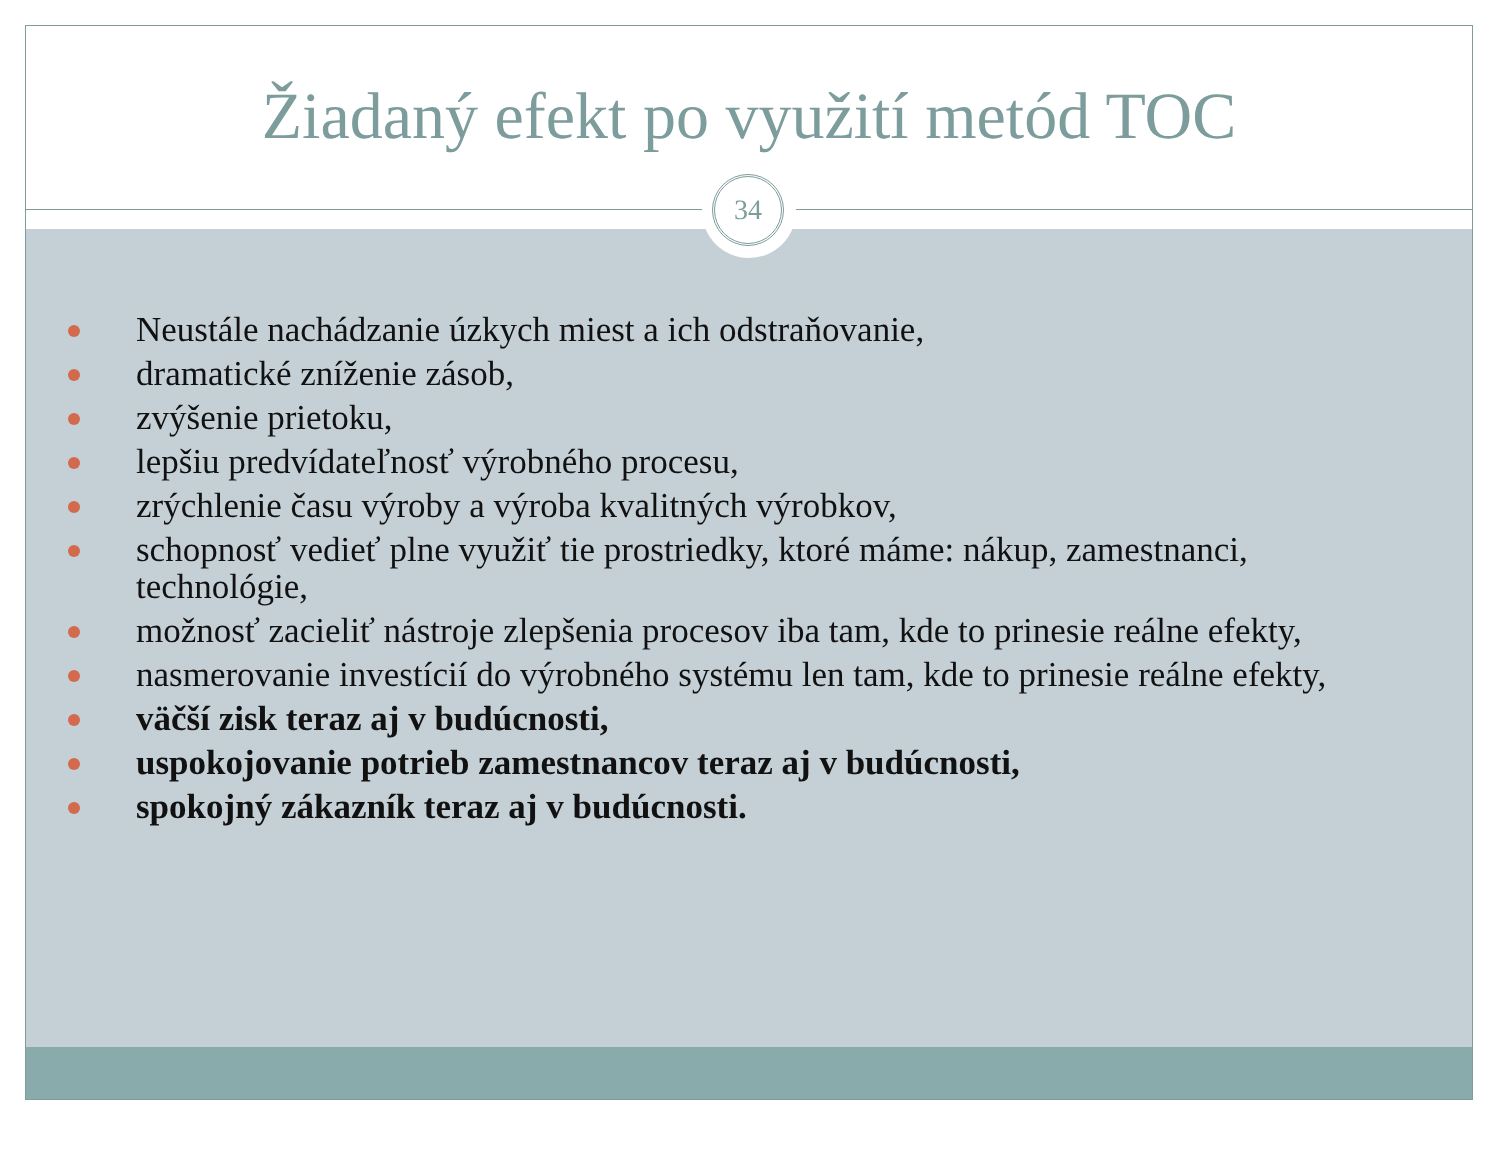Žiadaný efekt po využití metód TOC
34
Neustále nachádzanie úzkych miest a ich odstraňovanie,
dramatické zníženie zásob,
zvýšenie prietoku,
lepšiu predvídateľnosť výrobného procesu,
zrýchlenie času výroby a výroba kvalitných výrobkov,
schopnosť vedieť plne využiť tie prostriedky, ktoré máme: nákup, zamestnanci, technológie,
možnosť zacieliť nástroje zlepšenia procesov iba tam, kde to prinesie reálne efekty,
nasmerovanie investícií do výrobného systému len tam, kde to prinesie reálne efekty,
väčší zisk teraz aj v budúcnosti,
uspokojovanie potrieb zamestnancov teraz aj v budúcnosti,
spokojný zákazník teraz aj v budúcnosti.